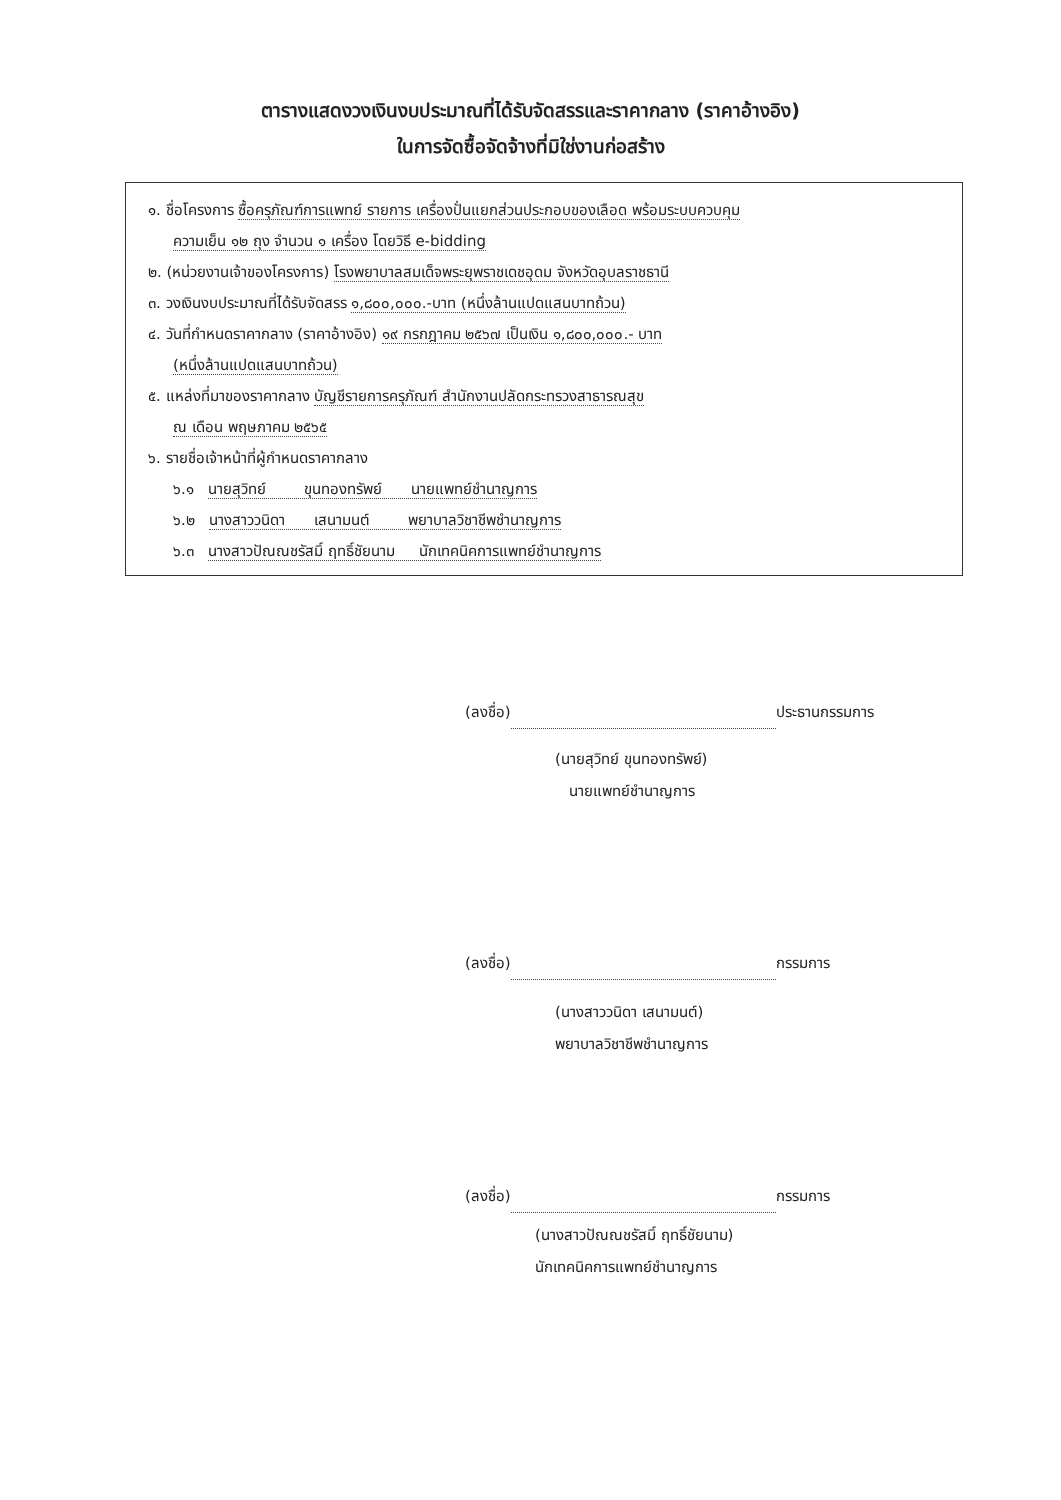ตารางแสดงวงเงินงบประมาณที่ได้รับจัดสรรและราคากลาง (ราคาอ้างอิง)
ในการจัดซื้อจัดจ้างที่มิใช่งานก่อสร้าง
๑. ชื่อโครงการ ซื้อครุภัณฑ์การแพทย์ รายการ เครื่องปั่นแยกส่วนประกอบของเลือด พร้อมระบบควบคุม
ความเย็น ๑๒ ถุง จำนวน ๑ เครื่อง โดยวิธี e-bidding
๒. (หน่วยงานเจ้าของโครงการ) โรงพยาบาลสมเด็จพระยุพราชเดชอุดม จังหวัดอุบลราชธานี
๓. วงเงินงบประมาณที่ได้รับจัดสรร ๑,๘๐๐,๐๐๐.-บาท (หนึ่งล้านแปดแสนบาทถ้วน)
๔. วันที่กำหนดราคากลาง (ราคาอ้างอิง) ๑๙ กรกฎาคม ๒๕๖๗ เป็นเงิน ๑,๘๐๐,๐๐๐.- บาท
(หนึ่งล้านแปดแสนบาทถ้วน)
๕. แหล่งที่มาของราคากลาง บัญชีรายการครุภัณฑ์ สำนักงานปลัดกระทรวงสาธารณสุข
ณ เดือน พฤษภาคม ๒๕๖๕
๖. รายชื่อเจ้าหน้าที่ผู้กำหนดราคากลาง
๖.๑ นายสุวิทย์ ขุนทองทรัพย์ นายแพทย์ชำนาญการ
๖.๒ นางสาววนิดา เสนามนต์ พยาบาลวิชาชีพชำนาญการ
๖.๓ นางสาวปัณณชรัสมิ์ ฤทธิ์ชัยนาม นักเทคนิคการแพทย์ชำนาญการ
(ลงชื่อ) ประธานกรรมการ
(นายสุวิทย์ ขุนทองทรัพย์)
นายแพทย์ชำนาญการ
(ลงชื่อ) กรรมการ
(นางสาววนิดา เสนามนต์)
พยาบาลวิชาชีพชำนาญการ
(ลงชื่อ) กรรมการ
(นางสาวปัณณชรัสมิ์ ฤทธิ์ชัยนาม)
นักเทคนิคการแพทย์ชำนาญการ